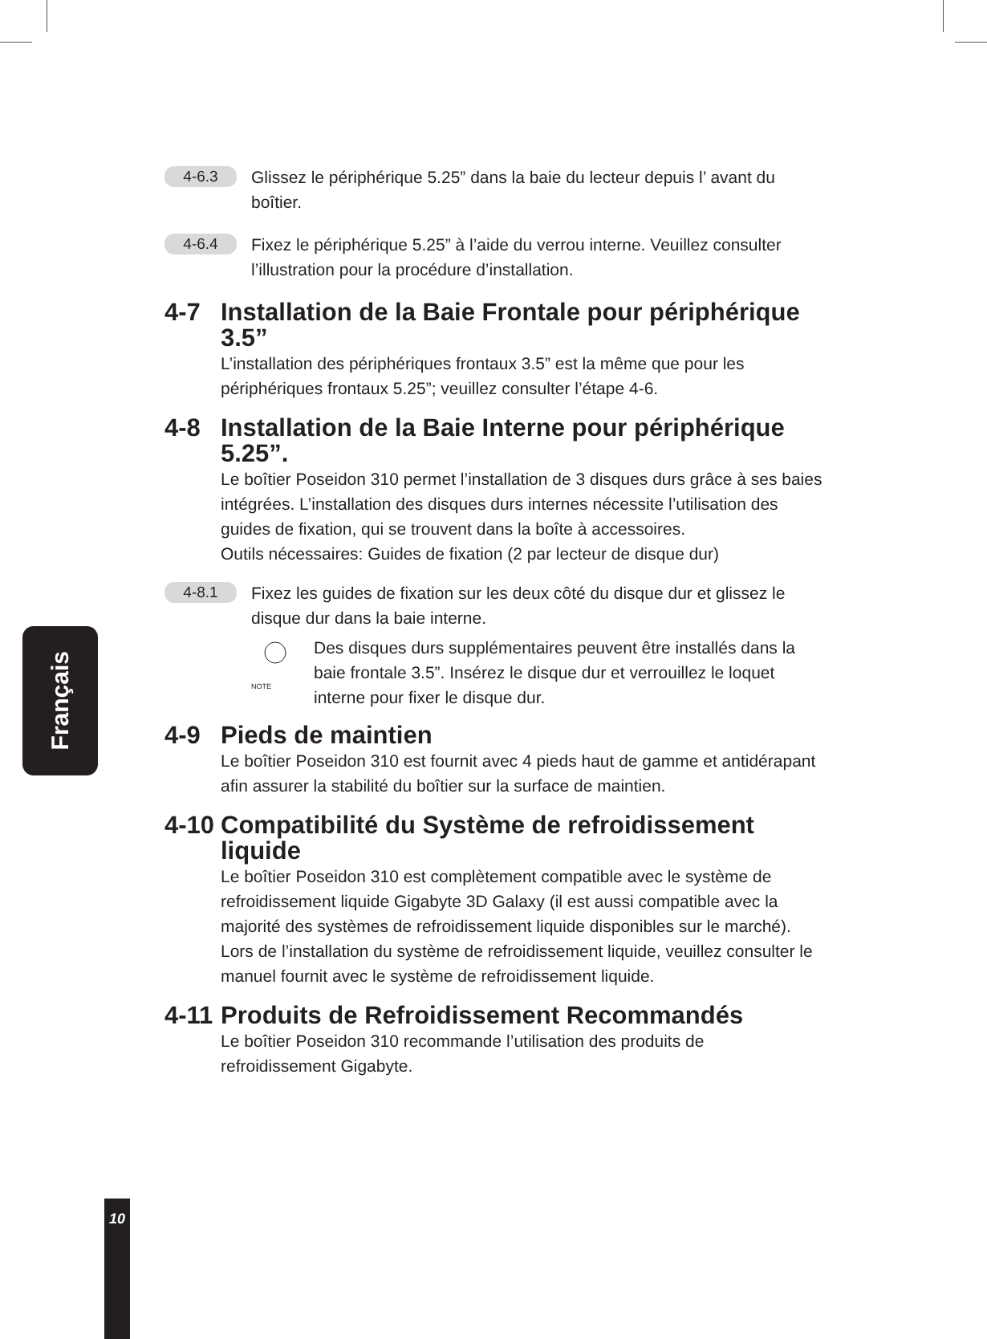Français
10
4-6.3
Glissez le périphérique 5.25” dans la baie du lecteur depuis l’ avant du boîtier.
4-6.4
Fixez le périphérique 5.25” à l’aide du verrou interne. Veuillez consulter l’illustration pour la procédure d’installation.
4-7 Installation de la Baie Frontale pour périphérique 3.5”
L’installation des périphériques frontaux 3.5” est la même que pour les périphériques frontaux 5.25”; veuillez consulter l’étape 4-6.
4-8 Installation de la Baie Interne pour périphérique 5.25”.
Le boîtier Poseidon 310 permet l’installation de 3 disques durs grâce à ses baies intégrées. L’installation des disques durs internes nécessite l’utilisation des guides de fixation, qui se trouvent dans la boîte à accessoires.
Outils nécessaires: Guides de fixation (2 par lecteur de disque dur)
4-8.1
Fixez les guides de fixation sur les deux côté du disque dur et glissez le disque dur dans la baie interne.
NOTE
Des disques durs supplémentaires peuvent être installés dans la baie frontale 3.5”. Insérez le disque dur et verrouillez le loquet interne pour fixer le disque dur.
4-9 Pieds de maintien
Le boîtier Poseidon 310 est fournit avec 4 pieds haut de gamme et antidérapant afin assurer la stabilité du boîtier sur la surface de maintien.
4-10 Compatibilité du Système de refroidissement liquide
Le boîtier Poseidon 310 est complètement compatible avec le système de refroidissement liquide Gigabyte 3D Galaxy (il est aussi compatible avec la majorité des systèmes de refroidissement liquide disponibles sur le marché). Lors de l’installation du système de refroidissement liquide, veuillez consulter le manuel fournit avec le système de refroidissement liquide.
4-11 Produits de Refroidissement Recommandés
Le boîtier Poseidon 310 recommande l’utilisation des produits de refroidissement Gigabyte.